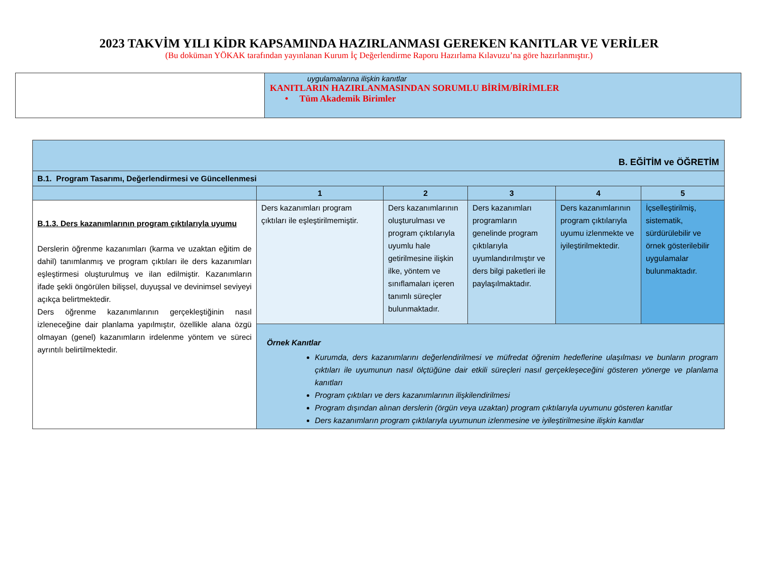2023 TAKVİM YILI KİDR KAPSAMINDA HAZIRLANMASI GEREKEN KANITLAR VE VERİLER
(Bu doküman YÖKAK tarafından yayınlanan Kurum İç Değerlendirme Raporu Hazırlama Kılavuzu’na göre hazırlanmıştır.)
| | uygulamalarına ilişkin kanıtlar KANITLARIN HAZIRLANMASINDAN SORUMLU BİRİM/BİRİMLER • Tüm Akademik Birimler |
| B. EĞİTİM ve ÖĞRETİM | | | | | |
| B.1. Program Tasarımı, Değerlendirmesi ve Güncellenmesi | | | | | |
| | 1 | 2 | 3 | 4 | 5 |
| B.1.3. Ders kazanımlarının program çıktılarıyla uyumu Derslerin öğrenme kazanımları (karma ve uzaktan eğitim de dahil) tanımlanmış ve program çıktıları ile ders kazanımları eşleştirmesi oluşturulmuş ve ilan edilmiştir. Kazanımların ifade şekli öngörülen bilişsel, duyuşsal ve devinimsel seviyeyi açıkça belirtmektedir. Ders öğrenme kazanımlarının gerçekleştiğinin nasıl izleneceğine dair planlama yapılmıştır, özellikle alana özgü olmayan (genel) kazanımların irdelenme yöntem ve süreci ayrıntılı belirtilmektedir. | Ders kazanımları program çıktıları ile eşleştirilmemiştir. | Ders kazanımlarının oluşturulması ve program çıktılarıyla uyumlu hale getirilmesine ilişkin ilke, yöntem ve sınıflamaları içeren tanımlı süreçler bulunmaktadır. | Ders kazanımları programların genelinde program çıktılarıyla uyumlandırılmıştır ve ders bilgi paketleri ile paylaşılmaktadır. | Ders kazanımlarının program çıktılarıyla uyumu izlenmekte ve iyileştirilmektedir. | İçselleştirilmiş, sistematik, sürdürülebilir ve örnek gösterilebilir uygulamalar bulunmaktadır. |
| | Örnek Kanıtlar Kurumda, ders kazanımlarını değerlendirilmesi ve müfredat öğrenim hedeflerine ulaşılması ve bunların program çıktıları ile uyumunun nasıl ölçtüğüne dair etkili süreçleri nasıl gerçekleşeceğini gösteren yönerge ve planlama kanıtları Program çıktıları ve ders kazanımlarının ilişkilendirilmesi Program dışından alınan derslerin (örgün veya uzaktan) program çıktılarıyla uyumunu gösteren kanıtlar Ders kazanımların program çıktılarıyla uyumunun izlenmesine ve iyileştirilmesine ilişkin kanıtlar | | | | |